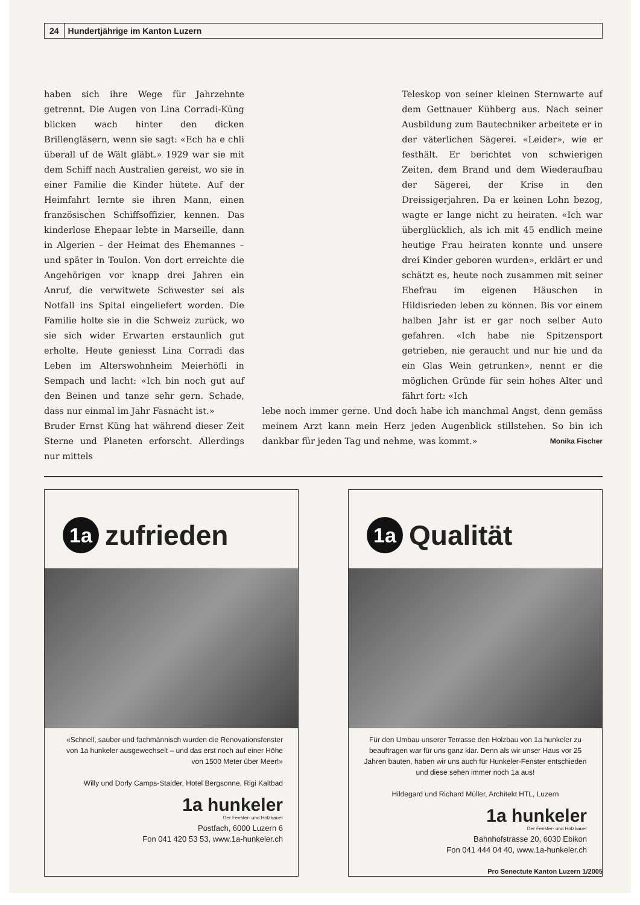24 Hundertjährige im Kanton Luzern
haben sich ihre Wege für Jahrzehnte getrennt. Die Augen von Lina Corradi-Küng blicken wach hinter den dicken Brillengläsern, wenn sie sagt: «Ech ha e chli überall uf de Wält gläbt.» 1929 war sie mit dem Schiff nach Australien gereist, wo sie in einer Familie die Kinder hütete. Auf der Heimfahrt lernte sie ihren Mann, einen französischen Schiffsoffizier, kennen. Das kinderlose Ehepaar lebte in Marseille, dann in Algerien – der Heimat des Ehemannes – und später in Toulon. Von dort erreichte die Angehörigen vor knapp drei Jahren ein Anruf, die verwitwete Schwester sei als Notfall ins Spital eingeliefert worden. Die Familie holte sie in die Schweiz zurück, wo sie sich wider Erwarten erstaunlich gut erholte. Heute geniesst Lina Corradi das Leben im Alterswohnheim Meierhöfli in Sempach und lacht: «Ich bin noch gut auf den Beinen und tanze sehr gern. Schade, dass nur einmal im Jahr Fasnacht ist.»
Bruder Ernst Küng hat während dieser Zeit Sterne und Planeten erforscht. Allerdings nur mittels
Teleskop von seiner kleinen Sternwarte auf dem Gettnauer Kühberg aus. Nach seiner Ausbildung zum Bautechniker arbeitete er in der väterlichen Sägerei. «Leider», wie er festhält. Er berichtet von schwierigen Zeiten, dem Brand und dem Wiederaufbau der Sägerei, der Krise in den Dreissigerjahren. Da er keinen Lohn bezog, wagte er lange nicht zu heiraten. «Ich war überglücklich, als ich mit 45 endlich meine heutige Frau heiraten konnte und unsere drei Kinder geboren wurden», erklärt er und schätzt es, heute noch zusammen mit seiner Ehefrau im eigenen Häuschen in Hildisrieden leben zu können. Bis vor einem halben Jahr ist er gar noch selber Auto gefahren. «Ich habe nie Spitzensport getrieben, nie geraucht und nur hie und da ein Glas Wein getrunken», nennt er die möglichen Gründe für sein hohes Alter und fährt fort: «Ich
lebe noch immer gerne. Und doch habe ich manchmal Angst, denn gemäss meinem Arzt kann mein Herz jeden Augenblick stillstehen. So bin ich dankbar für jeden Tag und nehme, was kommt.» Monika Fischer
1a zufrieden
«Schnell, sauber und fachmännisch wurden die Renovationsfenster von 1a hunkeler ausgewechselt – und das erst noch auf einer Höhe von 1500 Meter über Meer!»
Willy und Dorly Camps-Stalder, Hotel Bergsonne, Rigi Kaltbad
1a hunkeler
Der Fenster- und Holzbauer
Postfach, 6000 Luzern 6
Fon 041 420 53 53, www.1a-hunkeler.ch
1a Qualität
Für den Umbau unserer Terrasse den Holzbau von 1a hunkeler zu beauftragen war für uns ganz klar. Denn als wir unser Haus vor 25 Jahren bauten, haben wir uns auch für Hunkeler-Fenster entschieden und diese sehen immer noch 1a aus!
Hildegard und Richard Müller, Architekt HTL, Luzern
1a hunkeler
Der Fenster- und Holzbauer
Bahnhofstrasse 20, 6030 Ebikon
Fon 041 444 04 40, www.1a-hunkeler.ch
Pro Senectute Kanton Luzern 1/2005